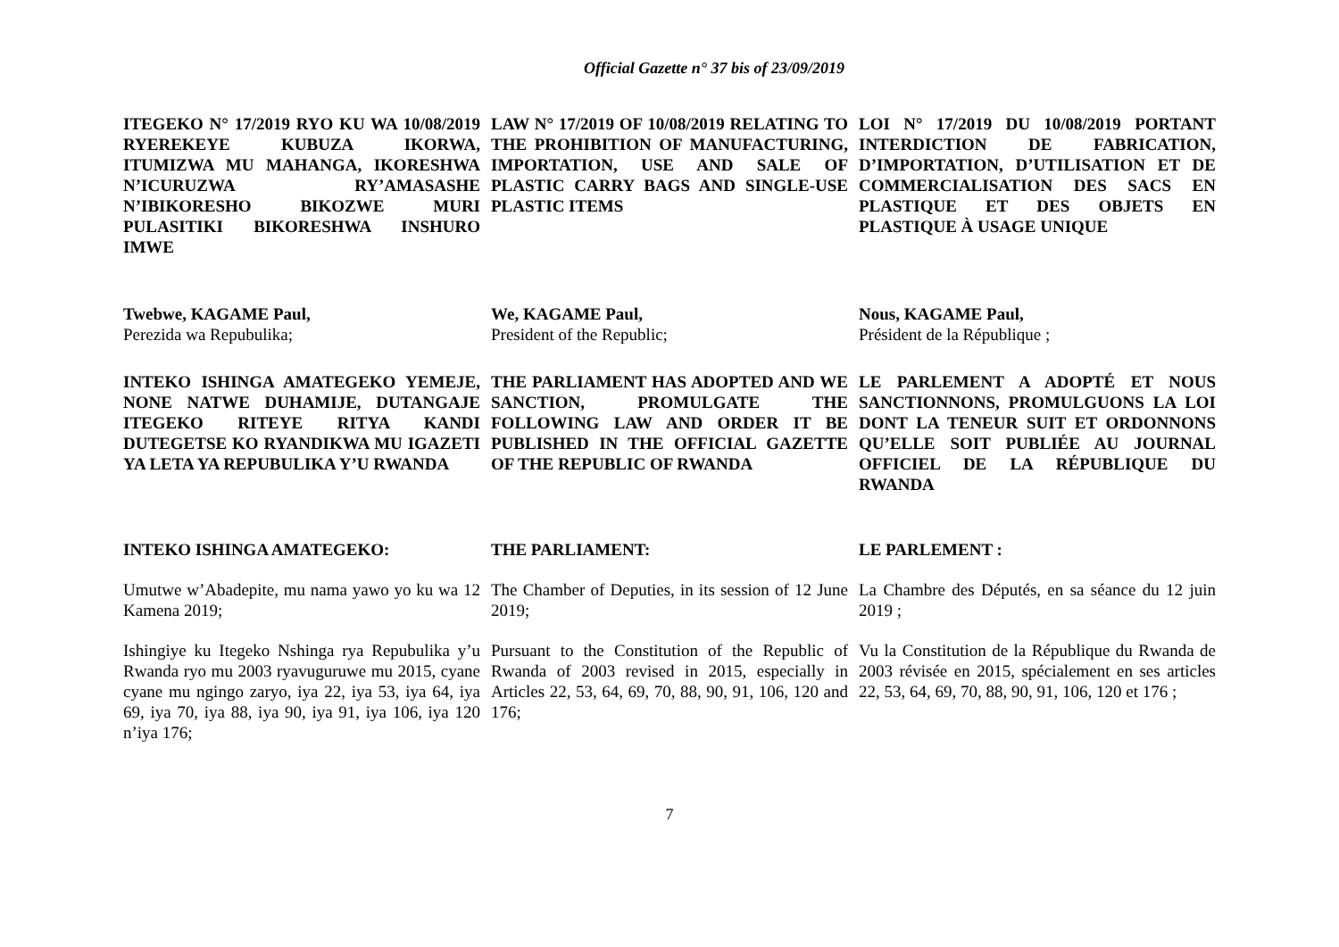Official Gazette n° 37 bis of 23/09/2019
ITEGEKO N° 17/2019 RYO KU WA 10/08/2019 RYEREKEYE KUBUZA IKORWA, ITUMIZWA MU MAHANGA, IKORESHWA N’ICURUZWA RY’AMASASHE N’IBIKORESHO BIKOZWE MURI PULASITIKI BIKORESHWA INSHURO IMWE
LAW N° 17/2019 OF 10/08/2019 RELATING TO THE PROHIBITION OF MANUFACTURING, IMPORTATION, USE AND SALE OF PLASTIC CARRY BAGS AND SINGLE-USE PLASTIC ITEMS
LOI N° 17/2019 DU 10/08/2019 PORTANT INTERDICTION DE FABRICATION, D’IMPORTATION, D’UTILISATION ET DE COMMERCIALISATION DES SACS EN PLASTIQUE ET DES OBJETS EN PLASTIQUE À USAGE UNIQUE
Twebwe, KAGAME Paul,
Perezida wa Repubulika;
We, KAGAME Paul,
President of the Republic;
Nous, KAGAME Paul,
Président de la République ;
INTEKO ISHINGA AMATEGEKO YEMEJE, NONE NATWE DUHAMIJE, DUTANGAJE ITEGEKO RITEYE RITYA KANDI DUTEGETSE KO RYANDIKWA MU IGAZETI YA LETA YA REPUBULIKA Y’U RWANDA
THE PARLIAMENT HAS ADOPTED AND WE SANCTION, PROMULGATE THE FOLLOWING LAW AND ORDER IT BE PUBLISHED IN THE OFFICIAL GAZETTE OF THE REPUBLIC OF RWANDA
LE PARLEMENT A ADOPTÉ ET NOUS SANCTIONNONS, PROMULGUONS LA LOI DONT LA TENEUR SUIT ET ORDONNONS QU’ELLE SOIT PUBLIÉE AU JOURNAL OFFICIEL DE LA RÉPUBLIQUE DU RWANDA
INTEKO ISHINGA AMATEGEKO: THE PARLIAMENT: LE PARLEMENT :
Umutwe w’Abadepite, mu nama yawo yo ku wa 12 Kamena 2019;
The Chamber of Deputies, in its session of 12 June 2019;
La Chambre des Députés, en sa séance du 12 juin 2019 ;
Ishingiye ku Itegeko Nshinga rya Repubulika y’u Rwanda ryo mu 2003 ryavuguruwe mu 2015, cyane cyane mu ngingo zaryo, iya 22, iya 53, iya 64, iya 69, iya 70, iya 88, iya 90, iya 91, iya 106, iya 120 n’iya 176;
Pursuant to the Constitution of the Republic of Rwanda of 2003 revised in 2015, especially in Articles 22, 53, 64, 69, 70, 88, 90, 91, 106, 120 and 176;
Vu la Constitution de la République du Rwanda de 2003 révisée en 2015, spécialement en ses articles 22, 53, 64, 69, 70, 88, 90, 91, 106, 120 et 176 ;
7